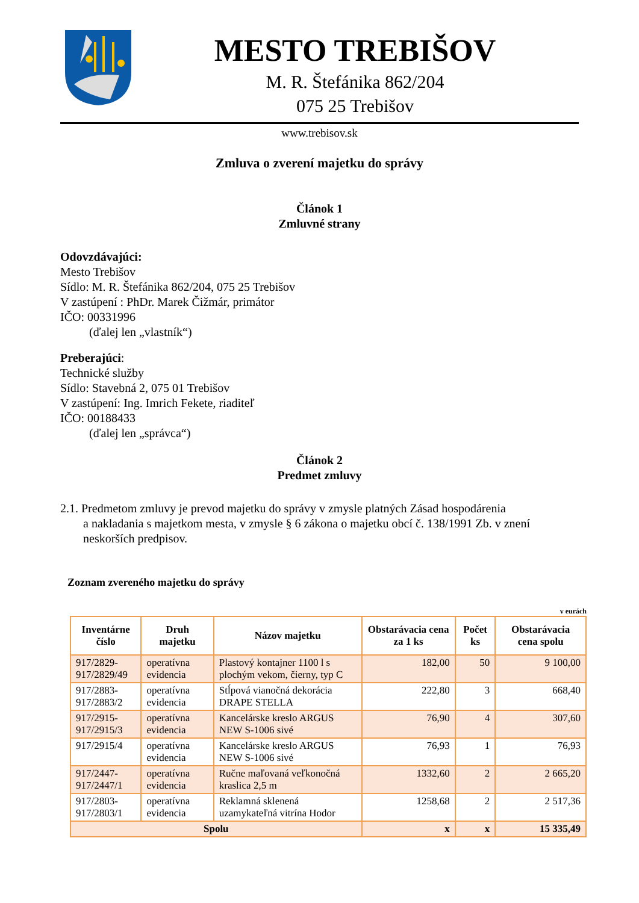MESTO TREBIŠOV
M. R. Štefánika 862/204
075 25 Trebišov
www.trebisov.sk
Zmluva o zverení majetku do správy
Článok 1
Zmluvné strany
Odovzdávajúci:
Mesto Trebišov
Sídlo: M. R. Štefánika 862/204, 075 25 Trebišov
V zastúpení : PhDr. Marek Čižmár, primátor
IČO: 00331996
(ďalej len „vlastník“)
Preberajúci:
Technické služby
Sídlo: Stavebná 2, 075 01 Trebišov
V zastúpení: Ing. Imrich Fekete, riaditeľ
IČO: 00188433
(ďalej len „správca“)
Článok 2
Predmet zmluvy
2.1. Predmetom zmluvy je prevod majetku do správy v zmysle platných Zásad hospodárenia
a nakladania s majetkom mesta, v zmysle § 6 zákona o majetku obcí č. 138/1991 Zb. v znení neskorších predpisov.
Zoznam zvereného majetku do správy
v eurách
| Inventárne číslo | Druh majetku | Názov majetku | Obstarávacia cena za 1 ks | Počet ks | Obstarávacia cena spolu |
| --- | --- | --- | --- | --- | --- |
| 917/2829- 917/2829/49 | operatívna evidencia | Plastový kontajner 1100 l s plochým vekom, čierny, typ C | 182,00 | 50 | 9 100,00 |
| 917/2883- 917/2883/2 | operatívna evidencia | Stĺpová vianočná dekorácia DRAPE STELLA | 222,80 | 3 | 668,40 |
| 917/2915- 917/2915/3 | operatívna evidencia | Kancelárske kreslo ARGUS NEW S-1006 sivé | 76,90 | 4 | 307,60 |
| 917/2915/4 | operatívna evidencia | Kancelárske kreslo ARGUS NEW S-1006 sivé | 76,93 | 1 | 76,93 |
| 917/2447- 917/2447/1 | operatívna evidencia | Ručne maľovaná veľkonočná kraslica 2,5 m | 1332,60 | 2 | 2 665,20 |
| 917/2803- 917/2803/1 | operatívna evidencia | Reklamná sklenená uzamykateľná vitrína Hodor | 1258,68 | 2 | 2 517,36 |
| Spolu | | | x | x | 15 335,49 |